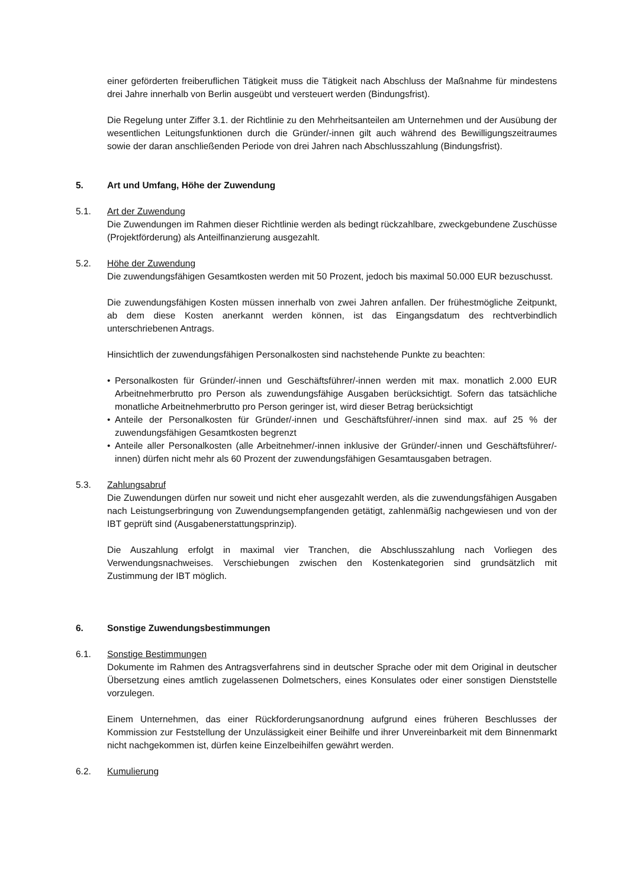einer geförderten freiberuflichen Tätigkeit muss die Tätigkeit nach Abschluss der Maßnahme für mindestens drei Jahre innerhalb von Berlin ausgeübt und versteuert werden (Bindungsfrist).
Die Regelung unter Ziffer 3.1. der Richtlinie zu den Mehrheitsanteilen am Unternehmen und der Ausübung der wesentlichen Leitungsfunktionen durch die Gründer/-innen gilt auch während des Bewilligungszeitraumes sowie der daran anschließenden Periode von drei Jahren nach Abschlusszahlung (Bindungsfrist).
5. Art und Umfang, Höhe der Zuwendung
5.1. Art der Zuwendung
Die Zuwendungen im Rahmen dieser Richtlinie werden als bedingt rückzahlbare, zweckgebundene Zuschüsse (Projektförderung) als Anteilfinanzierung ausgezahlt.
5.2. Höhe der Zuwendung
Die zuwendungsfähigen Gesamtkosten werden mit 50 Prozent, jedoch bis maximal 50.000 EUR bezuschusst.
Die zuwendungsfähigen Kosten müssen innerhalb von zwei Jahren anfallen. Der frühestmögliche Zeitpunkt, ab dem diese Kosten anerkannt werden können, ist das Eingangsdatum des rechtverbindlich unterschriebenen Antrags.
Hinsichtlich der zuwendungsfähigen Personalkosten sind nachstehende Punkte zu beachten:
• Personalkosten für Gründer/-innen und Geschäftsführer/-innen werden mit max. monatlich 2.000 EUR Arbeitnehmerbrutto pro Person als zuwendungsfähige Ausgaben berücksichtigt. Sofern das tatsächliche monatliche Arbeitnehmerbrutto pro Person geringer ist, wird dieser Betrag berücksichtigt
• Anteile der Personalkosten für Gründer/-innen und Geschäftsführer/-innen sind max. auf 25 % der zuwendungsfähigen Gesamtkosten begrenzt
• Anteile aller Personalkosten (alle Arbeitnehmer/-innen inklusive der Gründer/-innen und Geschäftsführer/-innen) dürfen nicht mehr als 60 Prozent der zuwendungsfähigen Gesamtausgaben betragen.
5.3. Zahlungsabruf
Die Zuwendungen dürfen nur soweit und nicht eher ausgezahlt werden, als die zuwendungsfähigen Ausgaben nach Leistungserbringung von Zuwendungsempfangenden getätigt, zahlenmäßig nachgewiesen und von der IBT geprüft sind (Ausgabenerstattungsprinzip).
Die Auszahlung erfolgt in maximal vier Tranchen, die Abschlusszahlung nach Vorliegen des Verwendungsnachweises. Verschiebungen zwischen den Kostenkategorien sind grundsätzlich mit Zustimmung der IBT möglich.
6. Sonstige Zuwendungsbestimmungen
6.1. Sonstige Bestimmungen
Dokumente im Rahmen des Antragsverfahrens sind in deutscher Sprache oder mit dem Original in deutscher Übersetzung eines amtlich zugelassenen Dolmetschers, eines Konsulates oder einer sonstigen Dienststelle vorzulegen.
Einem Unternehmen, das einer Rückforderungsanordnung aufgrund eines früheren Beschlusses der Kommission zur Feststellung der Unzulässigkeit einer Beihilfe und ihrer Unvereinbarkeit mit dem Binnenmarkt nicht nachgekommen ist, dürfen keine Einzelbeihilfen gewährt werden.
6.2. Kumulierung